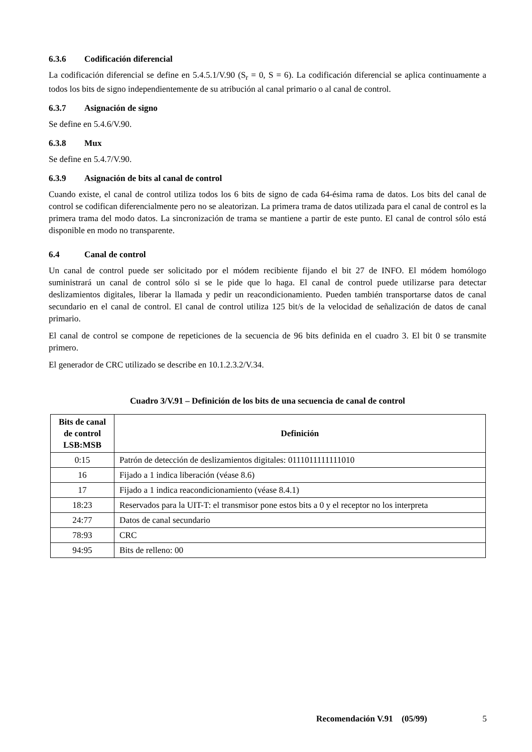6.3.6 Codificación diferencial
La codificación diferencial se define en 5.4.5.1/V.90 (S<sub>r</sub> = 0, S = 6). La codificación diferencial se aplica continuamente a todos los bits de signo independientemente de su atribución al canal primario o al canal de control.
6.3.7 Asignación de signo
Se define en 5.4.6/V.90.
6.3.8 Mux
Se define en 5.4.7/V.90.
6.3.9 Asignación de bits al canal de control
Cuando existe, el canal de control utiliza todos los 6 bits de signo de cada 64-ésima rama de datos. Los bits del canal de control se codifican diferencialmente pero no se aleatorizan. La primera trama de datos utilizada para el canal de control es la primera trama del modo datos. La sincronización de trama se mantiene a partir de este punto. El canal de control sólo está disponible en modo no transparente.
6.4 Canal de control
Un canal de control puede ser solicitado por el módem recibiente fijando el bit 27 de INFO. El módem homólogo suministrará un canal de control sólo si se le pide que lo haga. El canal de control puede utilizarse para detectar deslizamientos digitales, liberar la llamada y pedir un reacondicionamiento. Pueden también transportarse datos de canal secundario en el canal de control. El canal de control utiliza 125 bit/s de la velocidad de señalización de datos de canal primario.
El canal de control se compone de repeticiones de la secuencia de 96 bits definida en el cuadro 3. El bit 0 se transmite primero.
El generador de CRC utilizado se describe en 10.1.2.3.2/V.34.
Cuadro 3/V.91 – Definición de los bits de una secuencia de canal de control
| Bits de canal de control LSB:MSB | Definición |
| --- | --- |
| 0:15 | Patrón de detección de deslizamientos digitales: 0111011111111010 |
| 16 | Fijado a 1 indica liberación (véase 8.6) |
| 17 | Fijado a 1 indica reacondicionamiento (véase 8.4.1) |
| 18:23 | Reservados para la UIT-T: el transmisor pone estos bits a 0 y el receptor no los interpreta |
| 24:77 | Datos de canal secundario |
| 78:93 | CRC |
| 94:95 | Bits de relleno: 00 |
Recomendación V.91 (05/99) 5